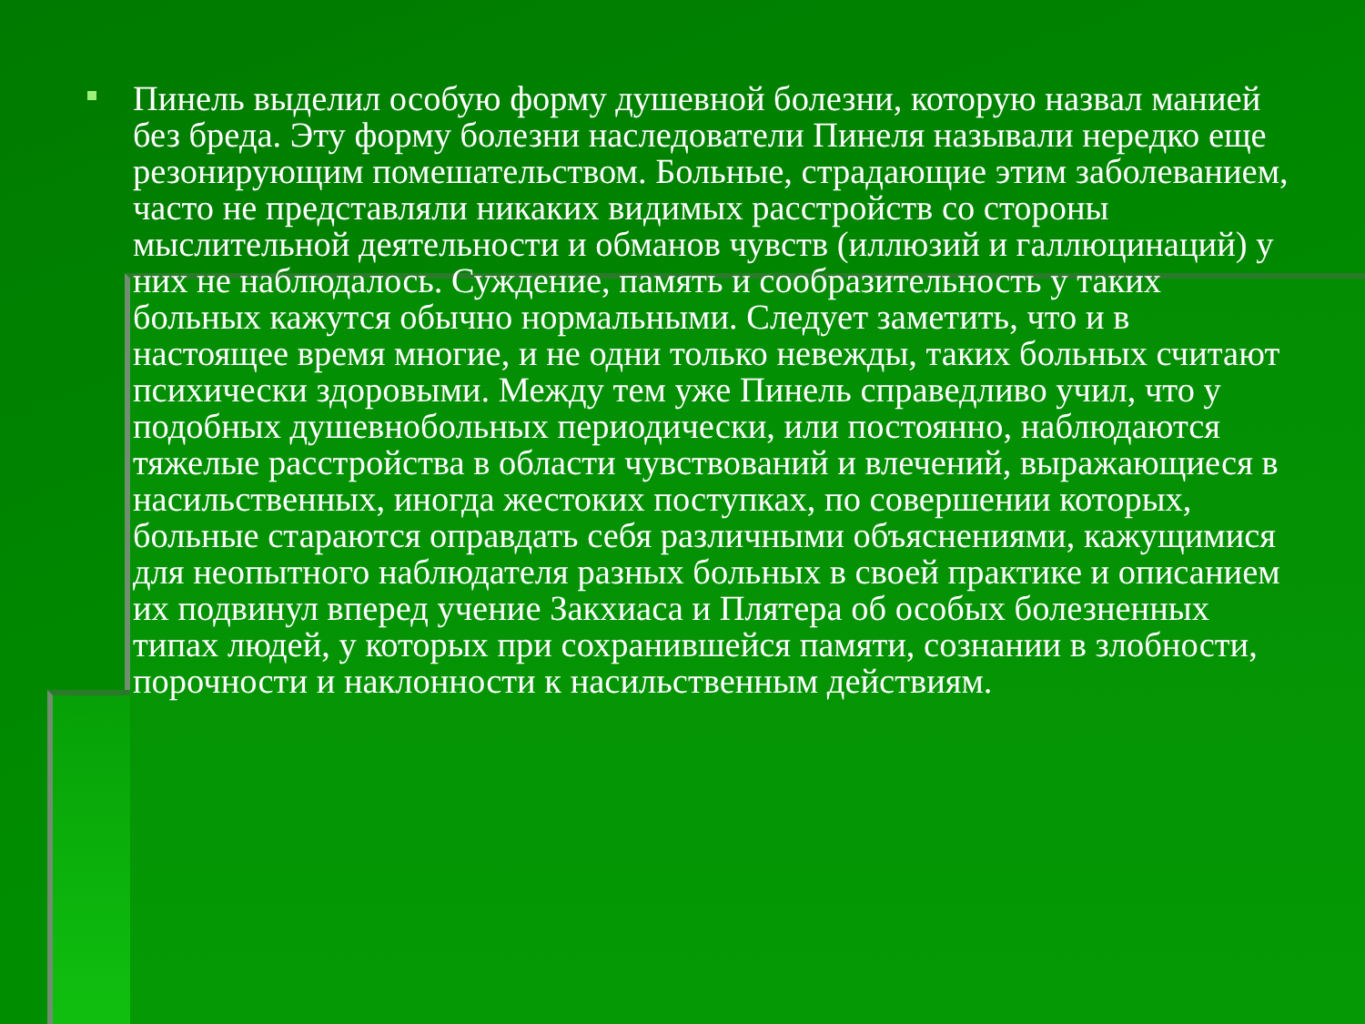Пинель выделил особую форму душевной болезни, которую назвал манией без бреда. Эту форму болезни наследователи Пинеля называли нередко еще резонирующим помешательством. Больные, страдающие этим заболеванием, часто не представляли никаких видимых расстройств со стороны мыслительной деятельности и обманов чувств (иллюзий и галлюцинаций) у них не наблюдалось. Суждение, память и сообразительность у таких больных кажутся обычно нормальными. Следует заметить, что и в настоящее время многие, и не одни только невежды, таких больных считают психически здоровыми. Между тем уже Пинель справедливо учил, что у подобных душевнобольных периодически, или постоянно, наблюдаются тяжелые расстройства в области чувствований и влечений, выражающиеся в насильственных, иногда жестоких поступках, по совершении которых, больные стараются оправдать себя различными объяснениями, кажущимися для неопытного наблюдателя разных больных в своей практике и описанием их подвинул вперед учение Закхиаса и Плятера об особых болезненных типах людей, у которых при сохранившейся памяти, сознании в злобности, порочности и наклонности к насильственным действиям.